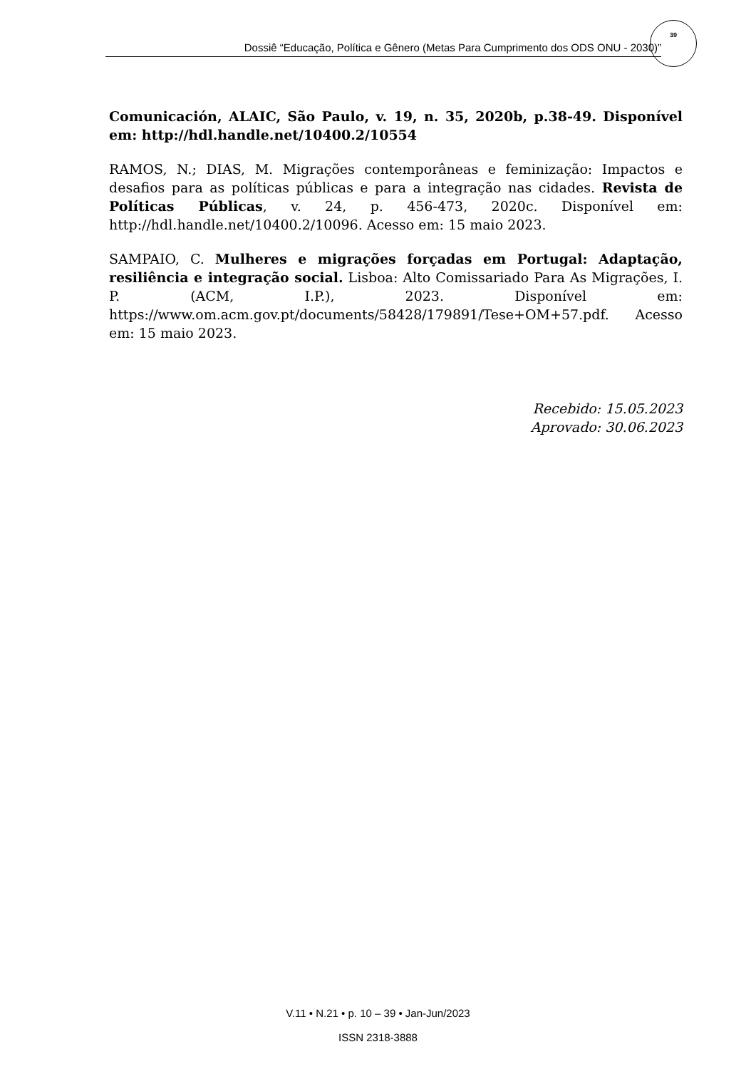Dossiê “Educação, Política e Gênero (Metas Para Cumprimento dos ODS ONU - 2030)”
39
Comunicación, ALAIC, São Paulo, v. 19, n. 35, 2020b, p.38-49. Disponível em: http://hdl.handle.net/10400.2/10554
RAMOS, N.; DIAS, M. Migrações contemporâneas e feminização: Impactos e desafios para as políticas públicas e para a integração nas cidades. Revista de Políticas Públicas, v. 24, p. 456-473, 2020c. Disponível em: http://hdl.handle.net/10400.2/10096. Acesso em: 15 maio 2023.
SAMPAIO, C. Mulheres e migrações forçadas em Portugal: Adaptação, resiliência e integração social. Lisboa: Alto Comissariado Para As Migrações, I. P. (ACM, I.P.), 2023. Disponível em: https://www.om.acm.gov.pt/documents/58428/179891/Tese+OM+57.pdf. Acesso em: 15 maio 2023.
Recebido: 15.05.2023
Aprovado: 30.06.2023
V.11 • N.21 • p. 10 – 39 • Jan-Jun/2023
ISSN 2318-3888